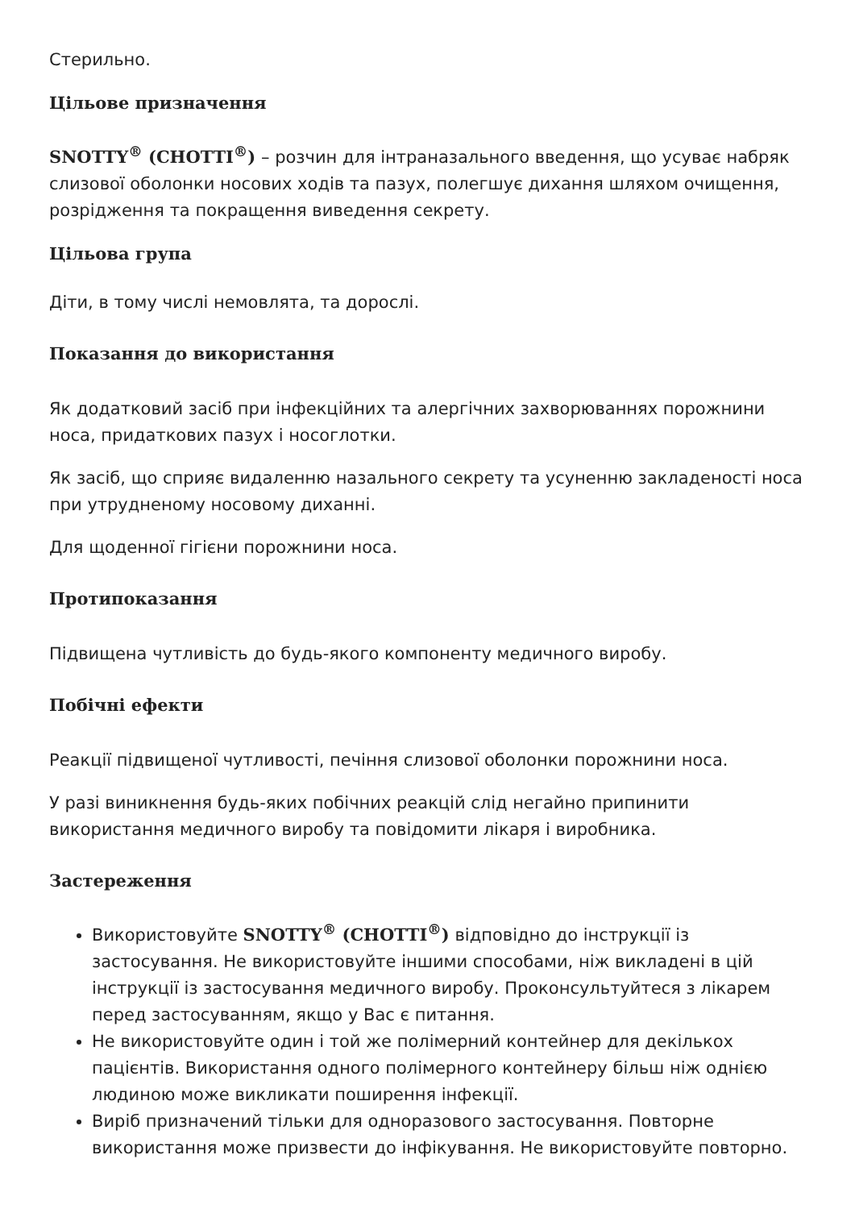Стерильно.
Цільове призначення
SNOTTY<sup>®</sup> (СНОТТІ<sup>®</sup>) – розчин для інтраназального введення, що усуває набряк слизової оболонки носових ходів та пазух, полегшує дихання шляхом очищення, розрідження та покращення виведення секрету.
Цільова група
Діти, в тому числі немовлята, та дорослі.
Показання до використання
Як додатковий засіб при інфекційних та алергічних захворюваннях порожнини носа, придаткових пазух і носоглотки.
Як засіб, що сприяє видаленню назального секрету та усуненню закладеності носа при утрудненому носовому диханні.
Для щоденної гігієни порожнини носа.
Протипоказання
Підвищена чутливість до будь-якого компоненту медичного виробу.
Побічні ефекти
Реакції підвищеної чутливості, печіння слизової оболонки порожнини носа.
У разі виникнення будь-яких побічних реакцій слід негайно припинити використання медичного виробу та повідомити лікаря і виробника.
Застереження
Використовуйте SNOTTY<sup>®</sup> (СНОТТІ<sup>®</sup>) відповідно до інструкції із застосування. Не використовуйте іншими способами, ніж викладені в цій інструкції із застосування медичного виробу. Проконсультуйтеся з лікарем перед застосуванням, якщо у Вас є питання.
Не використовуйте один і той же полімерний контейнер для декількох пацієнтів. Використання одного полімерного контейнеру більш ніж однією людиною може викликати поширення інфекції.
Виріб призначений тільки для одноразового застосування. Повторне використання може призвести до інфікування. Не використовуйте повторно.